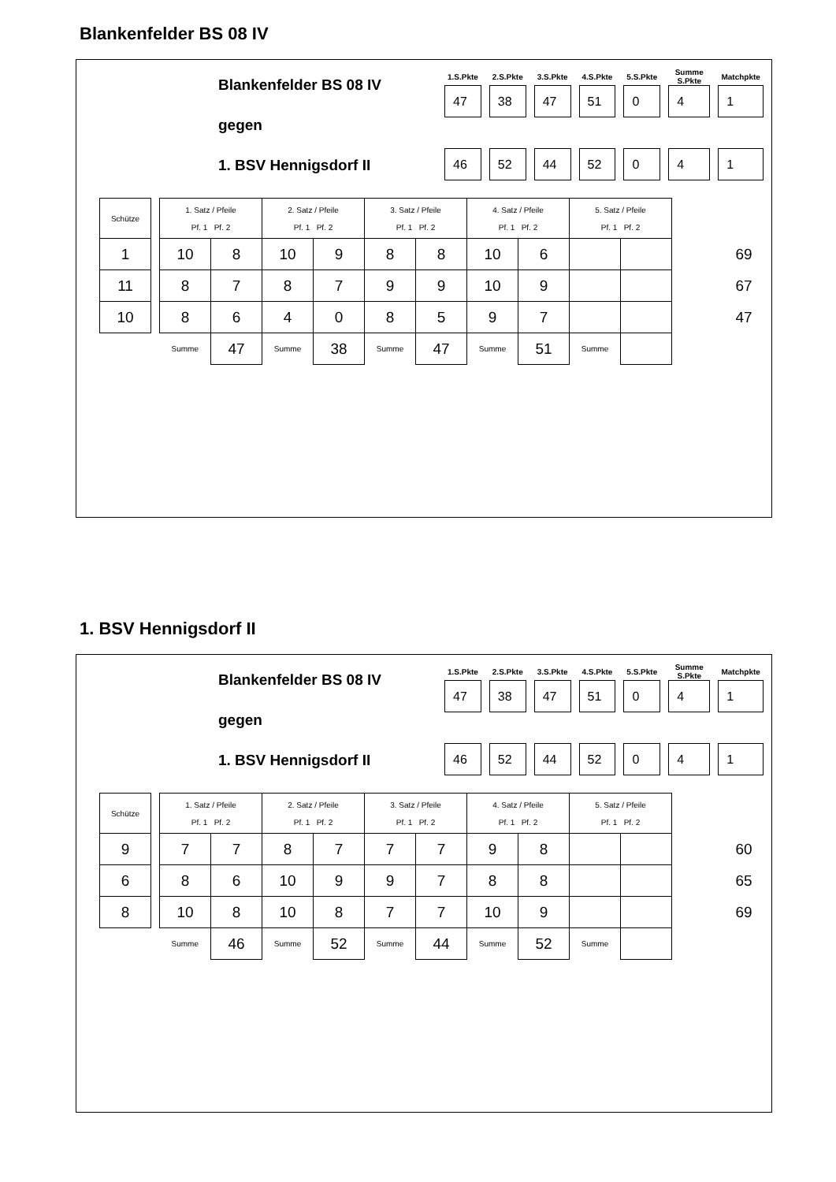Blankenfelder BS 08 IV
Blankenfelder BS 08 IV
gegen
1. BSV Hennigsdorf II
| 1.S.Pkte | 2.S.Pkte | 3.S.Pkte | 4.S.Pkte | 5.S.Pkte | Summe S.Pkte | Matchpkte |
| --- | --- | --- | --- | --- | --- | --- |
| 47 | 38 | 47 | 51 | 0 | 4 | 1 |
| 46 | 52 | 44 | 52 | 0 | 4 | 1 |
| Schütze | | 1. Satz / Pfeile Pf. 1 Pf. 2 | | 2. Satz / Pfeile Pf. 1 Pf. 2 | | 3. Satz / Pfeile Pf. 1 Pf. 2 | | 4. Satz / Pfeile Pf. 1 Pf. 2 | | 5. Satz / Pfeile Pf. 1 Pf. 2 | | | |
| 1 | | 10 | 8 | 10 | 9 | 8 | 8 | 10 | 6 | | | | 69 |
| 11 | | 8 | 7 | 8 | 7 | 9 | 9 | 10 | 9 | | | | 67 |
| 10 | | 8 | 6 | 4 | 0 | 8 | 5 | 9 | 7 | | | | 47 |
| | | Summe | 47 | Summe | 38 | Summe | 47 | Summe | 51 | Summe | | | |
1. BSV Hennigsdorf II
Blankenfelder BS 08 IV
gegen
1. BSV Hennigsdorf II
| 1.S.Pkte | 2.S.Pkte | 3.S.Pkte | 4.S.Pkte | 5.S.Pkte | Summe S.Pkte | Matchpkte |
| --- | --- | --- | --- | --- | --- | --- |
| 47 | 38 | 47 | 51 | 0 | 4 | 1 |
| 46 | 52 | 44 | 52 | 0 | 4 | 1 |
| Schütze | | 1. Satz / Pfeile Pf. 1 Pf. 2 | | 2. Satz / Pfeile Pf. 1 Pf. 2 | | 3. Satz / Pfeile Pf. 1 Pf. 2 | | 4. Satz / Pfeile Pf. 1 Pf. 2 | | 5. Satz / Pfeile Pf. 1 Pf. 2 | | | |
| 9 | | 7 | 7 | 8 | 7 | 7 | 7 | 9 | 8 | | | | 60 |
| 6 | | 8 | 6 | 10 | 9 | 9 | 7 | 8 | 8 | | | | 65 |
| 8 | | 10 | 8 | 10 | 8 | 7 | 7 | 10 | 9 | | | | 69 |
| | | Summe | 46 | Summe | 52 | Summe | 44 | Summe | 52 | Summe | | | |